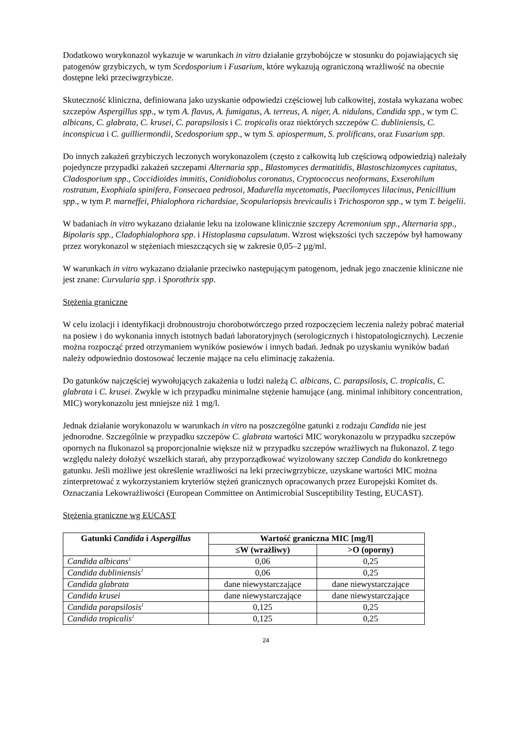Dodatkowo worykonazol wykazuje w warunkach in vitro działanie grzybobójcze w stosunku do pojawiających się patogenów grzybiczych, w tym Scedosporium i Fusarium, które wykazują ograniczoną wrażliwość na obecnie dostępne leki przeciwgrzybicze.
Skuteczność kliniczna, definiowana jako uzyskanie odpowiedzi częściowej lub całkowitej, została wykazana wobec szczepów Aspergillus spp., w tym A. flavus, A. fumigatus, A. terreus, A. niger, A. nidulans, Candida spp., w tym C. albicans, C. glabrata, C. krusei, C. parapsilosis i C. tropicalis oraz niektórych szczepów C. dubliniensis, C. inconspicua i C. guilliermondii, Scedosporium spp., w tym S. apiospermum, S. prolificans, oraz Fusarium spp.
Do innych zakażeń grzybiczych leczonych worykonazolem (często z całkowitą lub częściową odpowiedzią) należały pojedyncze przypadki zakażeń szczepami Alternaria spp., Blastomyces dermatitidis, Blastoschizomyces capitatus, Cladosporium spp., Coccidioides immitis, Conidiobolus coronatus, Cryptococcus neoformans, Exserohilum rostratum, Exophiala spinifera, Fonsecaea pedrosoi, Madurella mycetomatis, Paecilomyces lilacinus, Penicillium spp., w tym P. marneffei, Phialophora richardsiae, Scopulariopsis brevicaulis i Trichosporon spp., w tym T. beigelii.
W badaniach in vitro wykazano działanie leku na izolowane klinicznie szczepy Acremonium spp., Alternaria spp., Bipolaris spp., Cladophialophora spp. i Histoplasma capsulatum. Wzrost większości tych szczepów był hamowany przez worykonazol w stężeniach mieszczących się w zakresie 0,05–2 µg/ml.
W warunkach in vitro wykazano działanie przeciwko następującym patogenom, jednak jego znaczenie kliniczne nie jest znane: Curvularia spp. i Sporothrix spp.
Stężenia graniczne
W celu izolacji i identyfikacji drobnoustroju chorobotwórczego przed rozpoczęciem leczenia należy pobrać materiał na posiew i do wykonania innych istotnych badań laboratoryjnych (serologicznych i histopatologicznych). Leczenie można rozpocząć przed otrzymaniem wyników posiewów i innych badań. Jednak po uzyskaniu wyników badań należy odpowiednio dostosować leczenie mające na celu eliminację zakażenia.
Do gatunków najczęściej wywołujących zakażenia u ludzi należą C. albicans, C. parapsilosis, C. tropicalis, C. glabrata i C. krusei. Zwykle w ich przypadku minimalne stężenie hamujące (ang. minimal inhibitory concentration, MIC) worykonazolu jest mniejsze niż 1 mg/l.
Jednak działanie worykonazolu w warunkach in vitro na poszczególne gatunki z rodzaju Candida nie jest jednorodne. Szczególnie w przypadku szczepów C. glabrata wartości MIC worykonazolu w przypadku szczepów opornych na flukonazol są proporcjonalnie większe niż w przypadku szczepów wrażliwych na flukonazol. Z tego względu należy dołożyć wszelkich starań, aby przyporządkować wyizolowany szczep Candida do konkretnego gatunku. Jeśli możliwe jest określenie wrażliwości na leki przeciwgrzybicze, uzyskane wartości MIC można zinterpretować z wykorzystaniem kryteriów stężeń granicznych opracowanych przez Europejski Komitet ds. Oznaczania Lekowrażliwości (European Committee on Antimicrobial Susceptibility Testing, EUCAST).
Stężenia graniczne wg EUCAST
| Gatunki Candida i Aspergillus | Wartość graniczna MIC [mg/l] | |
| --- | --- | --- |
| | ≤W (wrażliwy) | >O (oporny) |
| Candida albicans<sup>1</sup> | 0,06 | 0,25 |
| Candida dubliniensis<sup>1</sup> | 0,06 | 0,25 |
| Candida glabrata | dane niewystarczające | dane niewystarczające |
| Candida krusei | dane niewystarczające | dane niewystarczające |
| Candida parapsilosis<sup>1</sup> | 0,125 | 0,25 |
| Candida tropicalis<sup>1</sup> | 0,125 | 0,25 |
24